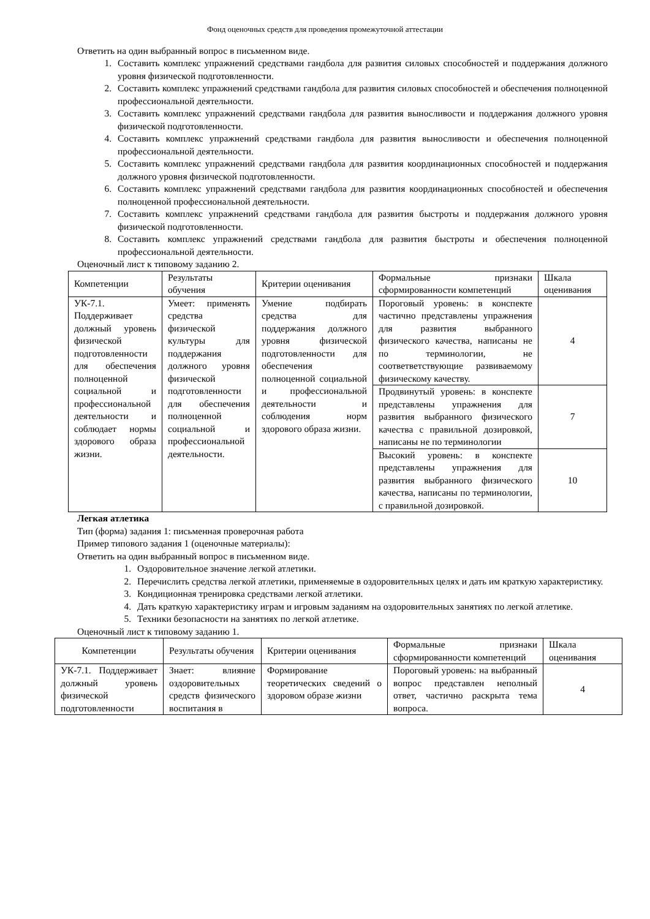Фонд оценочных средств для проведения промежуточной аттестации
Ответить на один выбранный вопрос в письменном виде.
1. Составить комплекс упражнений средствами гандбола для развития силовых способностей и поддержания должного уровня физической подготовленности.
2. Составить комплекс упражнений средствами гандбола для развития силовых способностей и обеспечения полноценной профессиональной деятельности.
3. Составить комплекс упражнений средствами гандбола для развития выносливости и поддержания должного уровня физической подготовленности.
4. Составить комплекс упражнений средствами гандбола для развития выносливости и обеспечения полноценной профессиональной деятельности.
5. Составить комплекс упражнений средствами гандбола для развития координационных способностей и поддержания должного уровня физической подготовленности.
6. Составить комплекс упражнений средствами гандбола для развития координационных способностей и обеспечения полноценной профессиональной деятельности.
7. Составить комплекс упражнений средствами гандбола для развития быстроты и поддержания должного уровня физической подготовленности.
8. Составить комплекс упражнений средствами гандбола для развития быстроты и обеспечения полноценной профессиональной деятельности.
Оценочный лист к типовому заданию 2.
| Компетенции | Результаты обучения | Критерии оценивания | Формальные признаки сформированности компетенций | Шкала оценивания |
| УК-7.1. Поддерживает должный уровень физической подготовленности для обеспечения полноценной социальной и профессиональной деятельности и соблюдает нормы здорового образа жизни. | Умеет: применять средства физической культуры для поддержания должного уровня физической подготовленности для обеспечения полноценной социальной и профессиональной деятельности. | Умение подбирать средства для поддержания должного уровня физической подготовленности для обеспечения полноценной социальной и профессиональной деятельности и соблюдения норм здорового образа жизни. | Пороговый уровень: в конспекте частично представлены упражнения для развития выбранного физического качества, написаны не по терминологии, не соответветствующие развиваемому физическому качеству. | 4 |
| | | | Продвинутый уровень: в конспекте представлены упражнения для развития выбранного физического качества с правильной дозировкой, написаны не по терминологии | 7 |
| | | | Высокий уровень: в конспекте представлены упражнения для развития выбранного физического качества, написаны по терминологии, с правильной дозировкой. | 10 |
Легкая атлетика
Тип (форма) задания 1: письменная проверочная работа
Пример типового задания 1 (оценочные материалы):
Ответить на один выбранный вопрос в письменном виде.
1. Оздоровительное значение легкой атлетики.
2. Перечислить средства легкой атлетики, применяемые в оздоровительных целях и дать им краткую характеристику.
3. Кондиционная тренировка средствами легкой атлетики.
4. Дать краткую характеристику играм и игровым заданиям на оздоровительных занятиях по легкой атлетике.
5. Техники безопасности на занятиях по легкой атлетике.
Оценочный лист к типовому заданию 1.
| Компетенции | Результаты обучения | Критерии оценивания | Формальные признаки сформированности компетенций | Шкала оценивания |
| УК-7.1. Поддерживает должный уровень физической подготовленности | Знает: влияние оздоровительных средств физического воспитания в | Формирование теоретических сведений о здоровом образе жизни | Пороговый уровень: на выбранный вопрос представлен неполный ответ, частично раскрыта тема вопроса. | 4 |